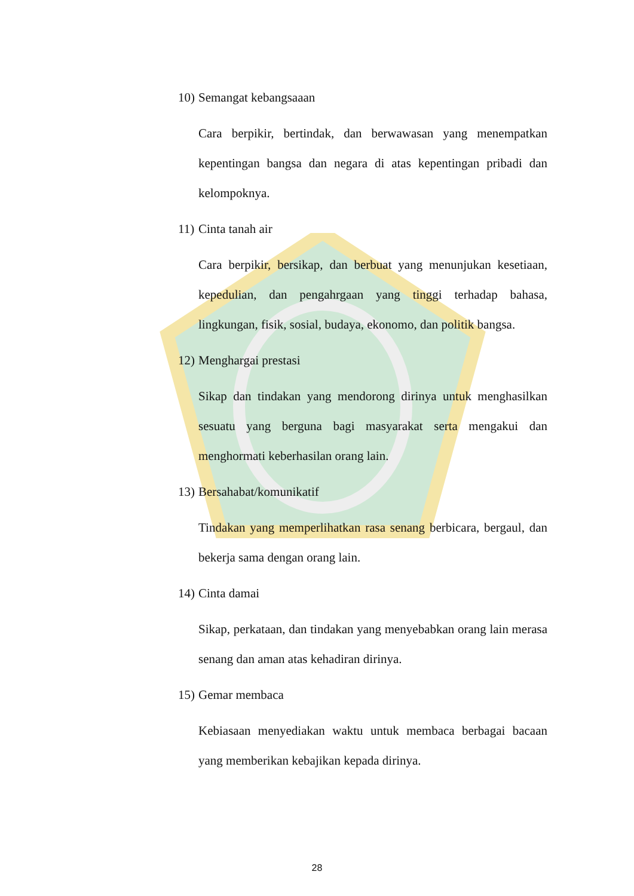10) Semangat kebangsaaan
Cara berpikir, bertindak, dan berwawasan yang menempatkan kepentingan bangsa dan negara di atas kepentingan pribadi dan kelompoknya.
11) Cinta tanah air
Cara berpikir, bersikap, dan berbuat yang menunjukan kesetiaan, kepedulian, dan pengahrgaan yang tinggi terhadap bahasa, lingkungan, fisik, sosial, budaya, ekonomo, dan politik bangsa.
12) Menghargai prestasi
Sikap dan tindakan yang mendorong dirinya untuk menghasilkan sesuatu yang berguna bagi masyarakat serta mengakui dan menghormati keberhasilan orang lain.
13) Bersahabat/komunikatif
Tindakan yang memperlihatkan rasa senang berbicara, bergaul, dan bekerja sama dengan orang lain.
14) Cinta damai
Sikap, perkataan, dan tindakan yang menyebabkan orang lain merasa senang dan aman atas kehadiran dirinya.
15) Gemar membaca
Kebiasaan menyediakan waktu untuk membaca berbagai bacaan yang memberikan kebajikan kepada dirinya.
28